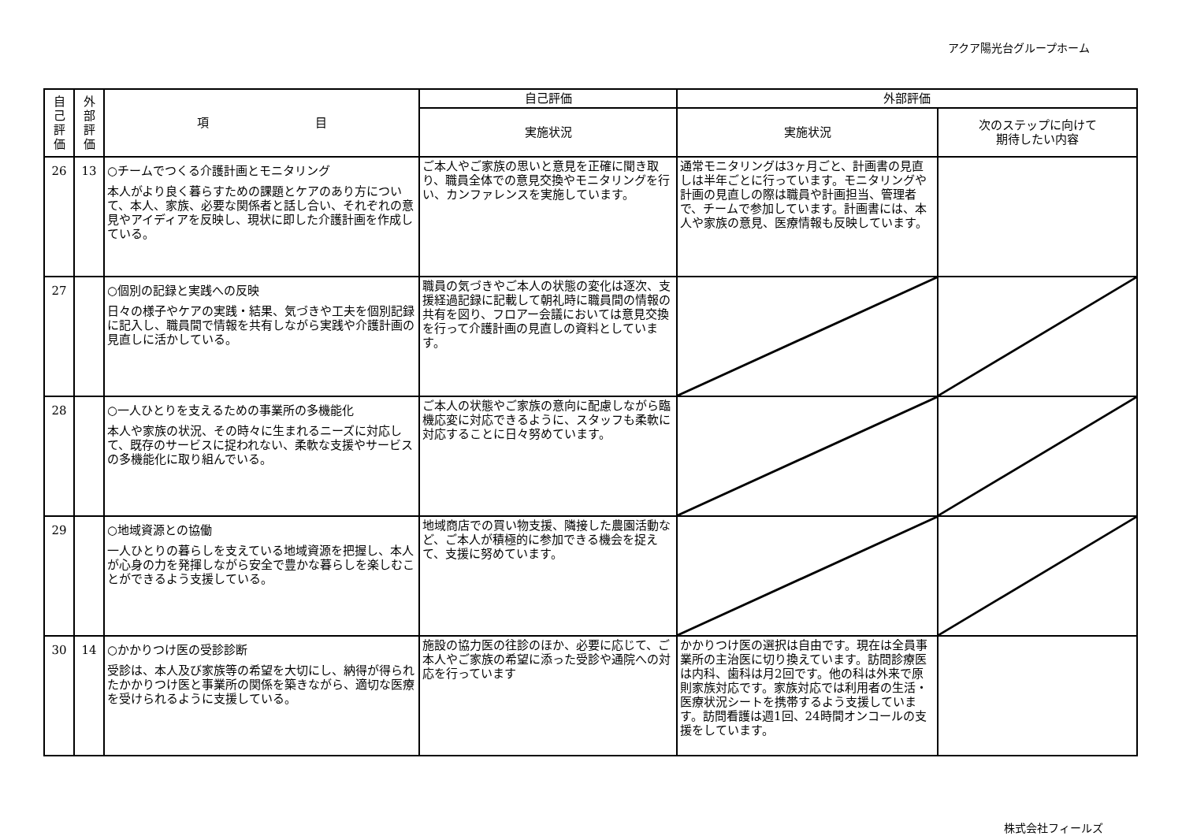アクア陽光台グループホーム
| 自 己 評 価 | 外 部 評 価 | 項 目 | 自己評価 | 外部評価 | |
| --- | --- | --- | --- | --- | --- |
| | | | 実施状況 | 実施状況 | 次のステップに向けて 期待したい内容 |
| 26 | 13 | ○チームでつくる介護計画とモニタリング 本人がより良く暮らすための課題とケアのあり方について、本人、家族、必要な関係者と話し合い、それぞれの意見やアイディアを反映し、現状に即した介護計画を作成している。 | ご本人やご家族の思いと意見を正確に聞き取り、職員全体での意見交換やモニタリングを行い、カンファレンスを実施しています。 | 通常モニタリングは3ヶ月ごと、計画書の見直しは半年ごとに行っています。モニタリングや計画の見直しの際は職員や計画担当、管理者で、チームで参加しています。計画書には、本人や家族の意見、医療情報も反映しています。 | |
| 27 | | ○個別の記録と実践への反映 日々の様子やケアの実践・結果、気づきや工夫を個別記録に記入し、職員間で情報を共有しながら実践や介護計画の見直しに活かしている。 | 職員の気づきやご本人の状態の変化は逐次、支援経過記録に記載して朝礼時に職員間の情報の共有を図り、フロアー会議においては意見交換を行って介護計画の見直しの資料としています。 | | |
| 28 | | ○一人ひとりを支えるための事業所の多機能化 本人や家族の状況、その時々に生まれるニーズに対応して、既存のサービスに捉われない、柔軟な支援やサービスの多機能化に取り組んでいる。 | ご本人の状態やご家族の意向に配慮しながら臨機応変に対応できるように、スタッフも柔軟に対応することに日々努めています。 | | |
| 29 | | ○地域資源との協働 一人ひとりの暮らしを支えている地域資源を把握し、本人が心身の力を発揮しながら安全で豊かな暮らしを楽しむことができるよう支援している。 | 地域商店での買い物支援、隣接した農園活動など、ご本人が積極的に参加できる機会を捉えて、支援に努めています。 | | |
| 30 | 14 | ○かかりつけ医の受診診断 受診は、本人及び家族等の希望を大切にし、納得が得られたかかりつけ医と事業所の関係を築きながら、適切な医療を受けられるように支援している。 | 施設の協力医の往診のほか、必要に応じて、ご本人やご家族の希望に添った受診や通院への対応を行っています | かかりつけ医の選択は自由です。現在は全員事業所の主治医に切り換えています。訪問診療医は内科、歯科は月2回です。他の科は外来で原則家族対応です。家族対応では利用者の生活・医療状況シートを携帯するよう支援しています。訪問看護は週1回、24時間オンコールの支援をしています。 | |
株式会社フィールズ